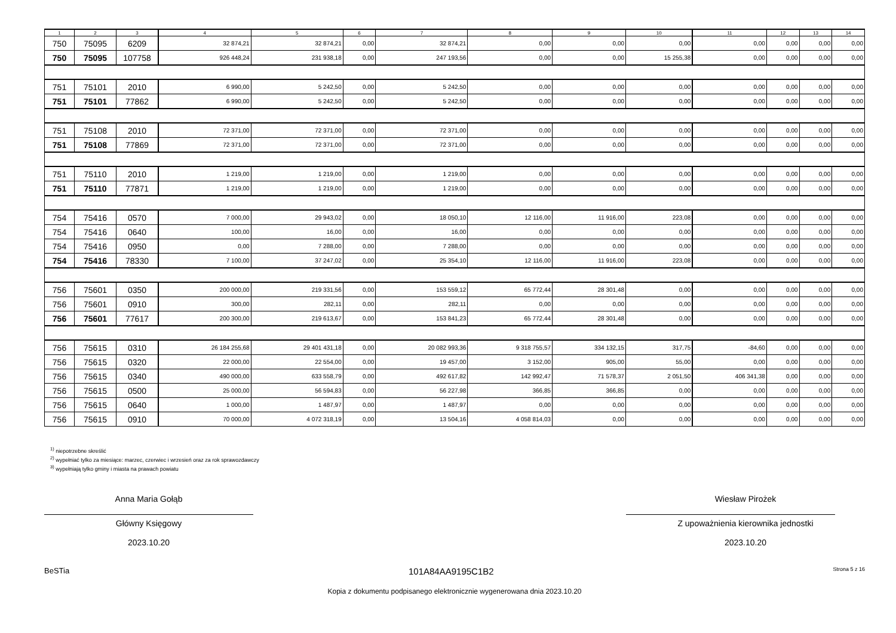| 1 | 2 | 3 | 4 | 5 | 6 | 7 | 8 | 9 | 10 | 11 | 12 | 13 | 14 |
| --- | --- | --- | --- | --- | --- | --- | --- | --- | --- | --- | --- | --- | --- |
| 750 | 75095 | 6209 | 32 874,21 | 32 874,21 | 0,00 | 32 874,21 | 0,00 | 0,00 | 0,00 | 0,00 | 0,00 | 0,00 | 0,00 |
| 750 | 75095 | 107758 | 926 448,24 | 231 938,18 | 0,00 | 247 193,56 | 0,00 | 0,00 | 15 255,38 | 0,00 | 0,00 | 0,00 | 0,00 |
| 751 | 75101 | 2010 | 6 990,00 | 5 242,50 | 0,00 | 5 242,50 | 0,00 | 0,00 | 0,00 | 0,00 | 0,00 | 0,00 | 0,00 |
| 751 | 75101 | 77862 | 6 990,00 | 5 242,50 | 0,00 | 5 242,50 | 0,00 | 0,00 | 0,00 | 0,00 | 0,00 | 0,00 | 0,00 |
| 751 | 75108 | 2010 | 72 371,00 | 72 371,00 | 0,00 | 72 371,00 | 0,00 | 0,00 | 0,00 | 0,00 | 0,00 | 0,00 | 0,00 |
| 751 | 75108 | 77869 | 72 371,00 | 72 371,00 | 0,00 | 72 371,00 | 0,00 | 0,00 | 0,00 | 0,00 | 0,00 | 0,00 | 0,00 |
| 751 | 75110 | 2010 | 1 219,00 | 1 219,00 | 0,00 | 1 219,00 | 0,00 | 0,00 | 0,00 | 0,00 | 0,00 | 0,00 | 0,00 |
| 751 | 75110 | 77871 | 1 219,00 | 1 219,00 | 0,00 | 1 219,00 | 0,00 | 0,00 | 0,00 | 0,00 | 0,00 | 0,00 | 0,00 |
| 754 | 75416 | 0570 | 7 000,00 | 29 943,02 | 0,00 | 18 050,10 | 12 116,00 | 11 916,00 | 223,08 | 0,00 | 0,00 | 0,00 | 0,00 |
| 754 | 75416 | 0640 | 100,00 | 16,00 | 0,00 | 16,00 | 0,00 | 0,00 | 0,00 | 0,00 | 0,00 | 0,00 | 0,00 |
| 754 | 75416 | 0950 | 0,00 | 7 288,00 | 0,00 | 7 288,00 | 0,00 | 0,00 | 0,00 | 0,00 | 0,00 | 0,00 | 0,00 |
| 754 | 75416 | 78330 | 7 100,00 | 37 247,02 | 0,00 | 25 354,10 | 12 116,00 | 11 916,00 | 223,08 | 0,00 | 0,00 | 0,00 | 0,00 |
| 756 | 75601 | 0350 | 200 000,00 | 219 331,56 | 0,00 | 153 559,12 | 65 772,44 | 28 301,48 | 0,00 | 0,00 | 0,00 | 0,00 | 0,00 |
| 756 | 75601 | 0910 | 300,00 | 282,11 | 0,00 | 282,11 | 0,00 | 0,00 | 0,00 | 0,00 | 0,00 | 0,00 | 0,00 |
| 756 | 75601 | 77617 | 200 300,00 | 219 613,67 | 0,00 | 153 841,23 | 65 772,44 | 28 301,48 | 0,00 | 0,00 | 0,00 | 0,00 | 0,00 |
| 756 | 75615 | 0310 | 26 184 255,68 | 29 401 431,18 | 0,00 | 20 082 993,36 | 9 318 755,57 | 334 132,15 | 317,75 | -84,60 | 0,00 | 0,00 | 0,00 |
| 756 | 75615 | 0320 | 22 000,00 | 22 554,00 | 0,00 | 19 457,00 | 3 152,00 | 905,00 | 55,00 | 0,00 | 0,00 | 0,00 | 0,00 |
| 756 | 75615 | 0340 | 490 000,00 | 633 558,79 | 0,00 | 492 617,82 | 142 992,47 | 71 578,37 | 2 051,50 | 406 341,38 | 0,00 | 0,00 | 0,00 |
| 756 | 75615 | 0500 | 25 000,00 | 56 594,83 | 0,00 | 56 227,98 | 366,85 | 366,85 | 0,00 | 0,00 | 0,00 | 0,00 | 0,00 |
| 756 | 75615 | 0640 | 1 000,00 | 1 487,97 | 0,00 | 1 487,97 | 0,00 | 0,00 | 0,00 | 0,00 | 0,00 | 0,00 | 0,00 |
| 756 | 75615 | 0910 | 70 000,00 | 4 072 318,19 | 0,00 | 13 504,16 | 4 058 814,03 | 0,00 | 0,00 | 0,00 | 0,00 | 0,00 | 0,00 |
<sup>1)</sup> niepotrzebne skreślić
<sup>2)</sup> wypełniać tylko za miesiące: marzec, czerwiec i wrzesień oraz za rok sprawozdawczy
<sup>3)</sup> wypełniają tylko gminy i miasta na prawach powiatu
Anna Maria Gołąb
Główny Księgowy
2023.10.20
Wiesław Pirożek
Z upoważnienia kierownika jednostki
2023.10.20
BeSTia 101A84AA9195C1B2 Strona 5 z 16
Kopia z dokumentu podpisanego elektronicznie wygenerowana dnia 2023.10.20